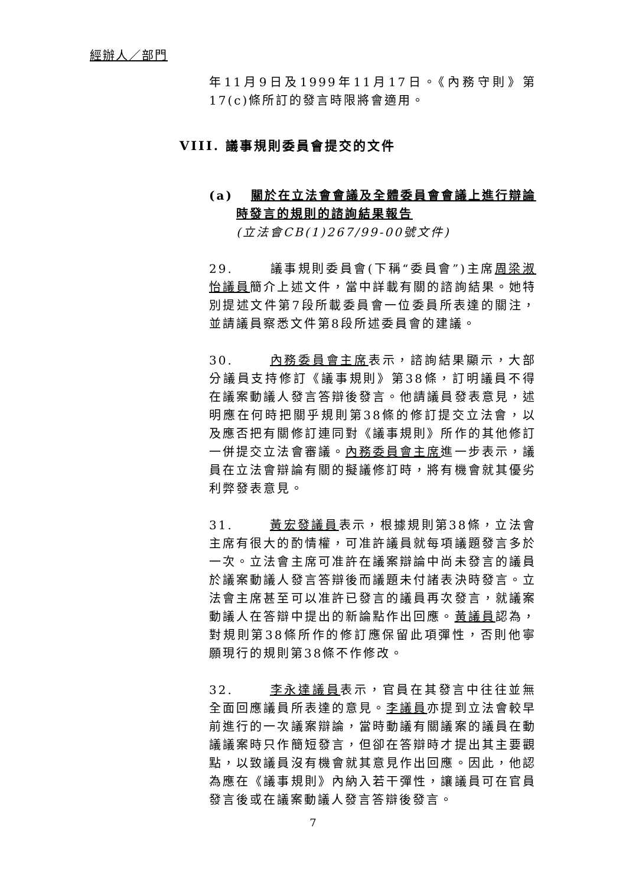經辦人／部門
VIII. 議事規則委員會提交的文件
年11月9日及1999年11月17日。《內務守則》第17(c)條所訂的發言時限將會適用。
(a) 關於在立法會會議及全體委員會會議上進行辯論時發言的規則的諮詢結果報告
(立法會CB(1)267/99-00號文件)
29. 議事規則委員會(下稱“委員會”)主席周梁淑怡議員簡介上述文件，當中詳載有關的諮詢結果。她特別提述文件第7段所載委員會一位委員所表達的關注，並請議員察悉文件第8段所述委員會的建議。
30. 內務委員會主席表示，諮詢結果顯示，大部分議員支持修訂《議事規則》第38條，訂明議員不得在議案動議人發言答辯後發言。他請議員發表意見，述明應在何時把關乎規則第38條的修訂提交立法會，以及應否把有關修訂連同對《議事規則》所作的其他修訂一併提交立法會審議。內務委員會主席進一步表示，議員在立法會辯論有關的擬議修訂時，將有機會就其優劣利弊發表意見。
31. 黃宏發議員表示，根據規則第38條，立法會主席有很大的酌情權，可准許議員就每項議題發言多於一次。立法會主席可准許在議案辯論中尚未發言的議員於議案動議人發言答辯後而議題未付諸表決時發言。立法會主席甚至可以准許已發言的議員再次發言，就議案動議人在答辯中提出的新論點作出回應。黃議員認為，對規則第38條所作的修訂應保留此項彈性，否則他寧願現行的規則第38條不作修改。
32. 李永達議員表示，官員在其發言中往往並無全面回應議員所表達的意見。李議員亦提到立法會較早前進行的一次議案辯論，當時動議有關議案的議員在動議議案時只作簡短發言，但卻在答辯時才提出其主要觀點，以致議員沒有機會就其意見作出回應。因此，他認為應在《議事規則》內納入若干彈性，讓議員可在官員發言後或在議案動議人發言答辯後發言。
7